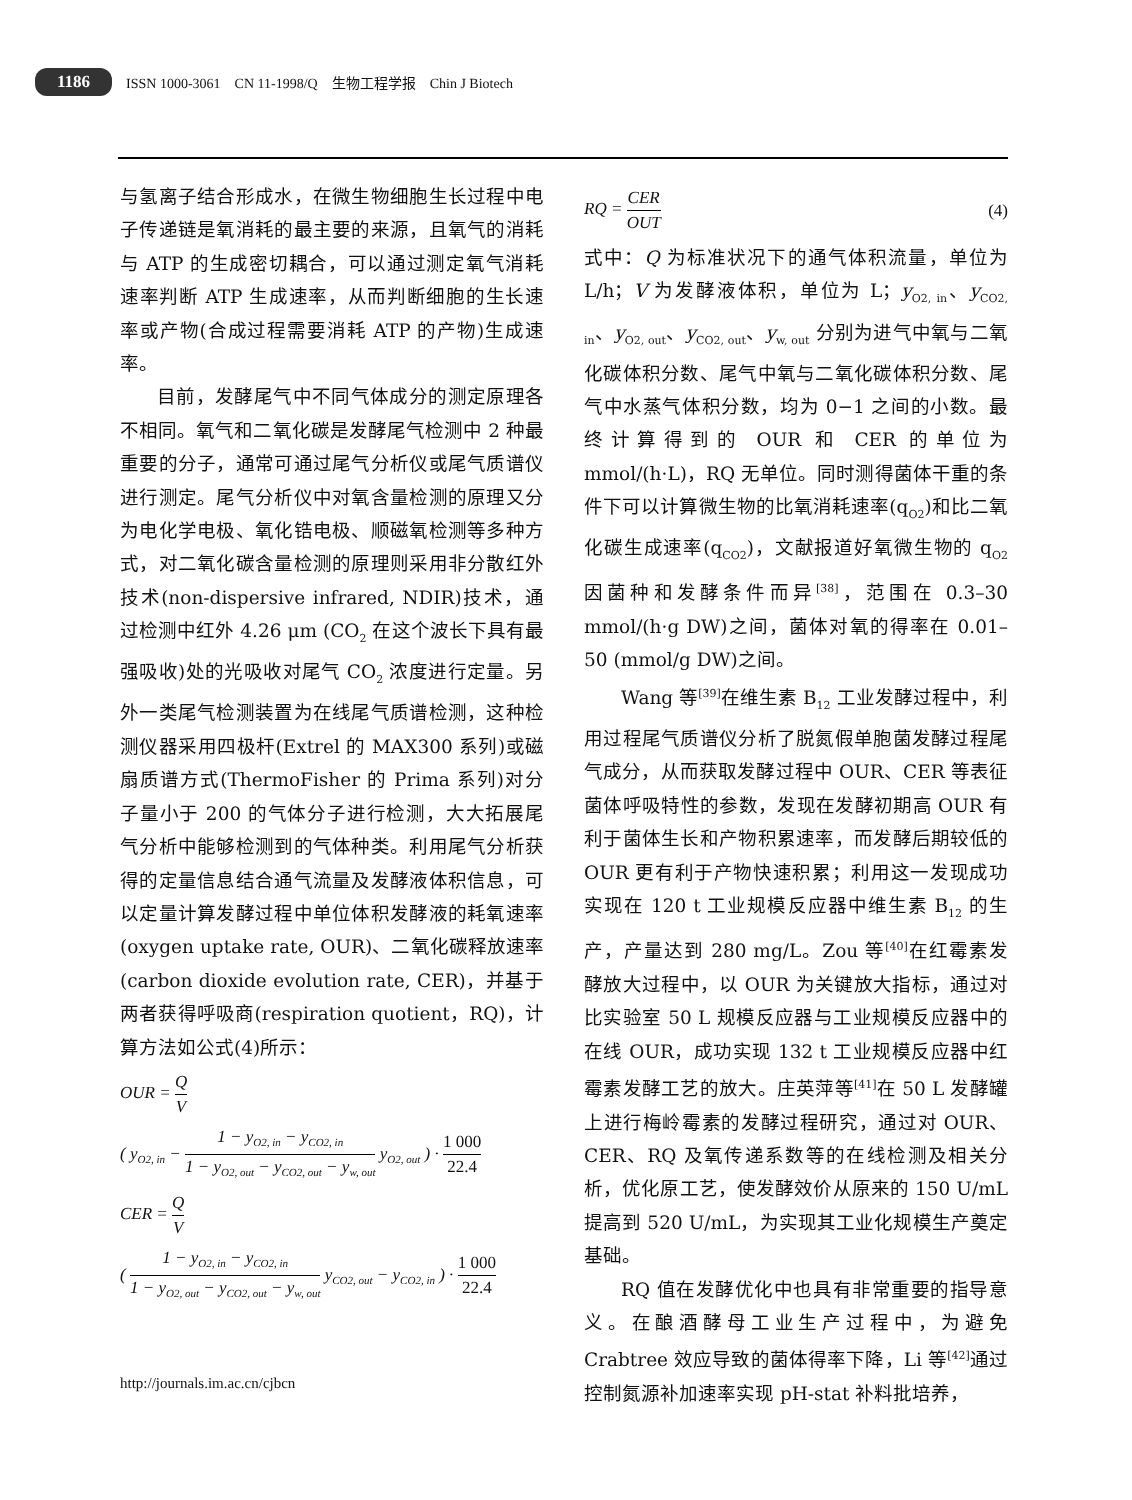1186 ISSN 1000-3061 CN 11-1998/Q 生物工程学报 Chin J Biotech
与氢离子结合形成水，在微生物细胞生长过程中电子传递链是氧消耗的最主要的来源，且氧气的消耗与 ATP 的生成密切耦合，可以通过测定氧气消耗速率判断 ATP 生成速率，从而判断细胞的生长速率或产物(合成过程需要消耗 ATP 的产物)生成速率。
目前，发酵尾气中不同气体成分的测定原理各不相同。氧气和二氧化碳是发酵尾气检测中 2 种最重要的分子，通常可通过尾气分析仪或尾气质谱仪进行测定。尾气分析仪中对氧含量检测的原理又分为电化学电极、氧化锆电极、顺磁氧检测等多种方式，对二氧化碳含量检测的原理则采用非分散红外技术(non-dispersive infrared, NDIR)技术，通过检测中红外 4.26 μm (CO<sub>2</sub> 在这个波长下具有最强吸收)处的光吸收对尾气 CO<sub>2</sub> 浓度进行定量。另外一类尾气检测装置为在线尾气质谱检测，这种检测仪器采用四极杆(Extrel 的 MAX300 系列)或磁扇质谱方式(ThermoFisher 的 Prima 系列)对分子量小于 200 的气体分子进行检测，大大拓展尾气分析中能够检测到的气体种类。利用尾气分析获得的定量信息结合通气流量及发酵液体积信息，可以定量计算发酵过程中单位体积发酵液的耗氧速率(oxygen uptake rate, OUR)、二氧化碳释放速率(carbon dioxide evolution rate, CER)，并基于两者获得呼吸商(respiration quotient，RQ)，计算方法如公式(4)所示：
OUR = Q V
( y<sub>O2, in</sub> − 1 − y<sub>O2, in</sub> − y<sub>CO2, in</sub> 1 − y<sub>O2, out</sub> − y<sub>CO2, out</sub> − y<sub>w, out</sub> y<sub>O2, out</sub> ) · 1 000 22.4
CER = Q V
( 1 − y<sub>O2, in</sub> − y<sub>CO2, in</sub> 1 − y<sub>O2, out</sub> − y<sub>CO2, out</sub> − y<sub>w, out</sub> y<sub>CO2, out</sub> − y<sub>CO2, in</sub> ) · 1 000 22.4
RQ = CER OUT (4)
式中：Q 为标准状况下的通气体积流量，单位为 L/h；V 为发酵液体积，单位为 L；y<sub>O2, in</sub>、y<sub>CO2, in</sub>、y<sub>O2, out</sub>、y<sub>CO2, out</sub>、y<sub>w, out</sub> 分别为进气中氧与二氧化碳体积分数、尾气中氧与二氧化碳体积分数、尾气中水蒸气体积分数，均为 0−1 之间的小数。最终计算得到的 OUR 和 CER 的单位为 mmol/(h·L)，RQ 无单位。同时测得菌体干重的条件下可以计算微生物的比氧消耗速率(q<sub>O2</sub>)和比二氧化碳生成速率(q<sub>CO2</sub>)，文献报道好氧微生物的 q<sub>O2</sub> 因菌种和发酵条件而异<sup>[38]</sup>，范围在 0.3–30 mmol/(h·g DW)之间，菌体对氧的得率在 0.01–50 (mmol/g DW)之间。
Wang 等<sup>[39]</sup>在维生素 B<sub>12</sub> 工业发酵过程中，利用过程尾气质谱仪分析了脱氮假单胞菌发酵过程尾气成分，从而获取发酵过程中 OUR、CER 等表征菌体呼吸特性的参数，发现在发酵初期高 OUR 有利于菌体生长和产物积累速率，而发酵后期较低的 OUR 更有利于产物快速积累；利用这一发现成功实现在 120 t 工业规模反应器中维生素 B<sub>12</sub> 的生产，产量达到 280 mg/L。Zou 等<sup>[40]</sup>在红霉素发酵放大过程中，以 OUR 为关键放大指标，通过对比实验室 50 L 规模反应器与工业规模反应器中的在线 OUR，成功实现 132 t 工业规模反应器中红霉素发酵工艺的放大。庄英萍等<sup>[41]</sup>在 50 L 发酵罐上进行梅岭霉素的发酵过程研究，通过对 OUR、CER、RQ 及氧传递系数等的在线检测及相关分析，优化原工艺，使发酵效价从原来的 150 U/mL 提高到 520 U/mL，为实现其工业化规模生产奠定基础。
RQ 值在发酵优化中也具有非常重要的指导意义。在酿酒酵母工业生产过程中，为避免 Crabtree 效应导致的菌体得率下降，Li 等<sup>[42]</sup>通过控制氮源补加速率实现 pH-stat 补料批培养，
http://journals.im.ac.cn/cjbcn